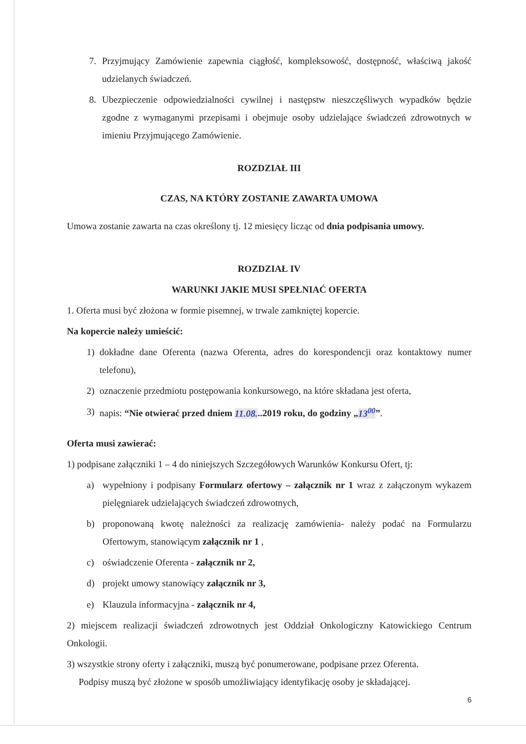7. Przyjmujący Zamówienie zapewnia ciągłość, kompleksowość, dostępność, właściwą jakość udzielanych świadczeń.
8. Ubezpieczenie odpowiedzialności cywilnej i następstw nieszczęśliwych wypadków będzie zgodne z wymaganymi przepisami i obejmuje osoby udzielające świadczeń zdrowotnych w imieniu Przyjmującego Zamówienie.
ROZDZIAŁ III
CZAS, NA KTÓRY ZOSTANIE ZAWARTA UMOWA
Umowa zostanie zawarta na czas określony tj. 12 miesięcy licząc od dnia podpisania umowy.
ROZDZIAŁ IV
WARUNKI JAKIE MUSI SPEŁNIAĆ OFERTA
1. Oferta musi być złożona w formie pisemnej, w trwale zamkniętej kopercie.
Na kopercie należy umieścić:
1) dokładne dane Oferenta (nazwa Oferenta, adres do korespondencji oraz kontaktowy numer telefonu),
2) oznaczenie przedmiotu postępowania konkursowego, na które składana jest oferta,
3) napis: “Nie otwierać przed dniem 11.08...2019 roku, do godziny „13<sup>00</sup>”.
Oferta musi zawierać:
1) podpisane załączniki 1 – 4 do niniejszych Szczegółowych Warunków Konkursu Ofert, tj:
a) wypełniony i podpisany Formularz ofertowy – załącznik nr 1 wraz z załączonym wykazem pielęgniarek udzielających świadczeń zdrowotnych,
b) proponowaną kwotę należności za realizację zamówienia- należy podać na Formularzu Ofertowym, stanowiącym załącznik nr 1 ,
c) oświadczenie Oferenta - załącznik nr 2,
d) projekt umowy stanowiący załącznik nr 3,
e) Klauzula informacyjna - załącznik nr 4,
2) miejscem realizacji świadczeń zdrowotnych jest Oddział Onkologiczny Katowickiego Centrum Onkologii.
3) wszystkie strony oferty i załączniki, muszą być ponumerowane, podpisane przez Oferenta.
Podpisy muszą być złożone w sposób umożliwiający identyfikację osoby je składającej.
6